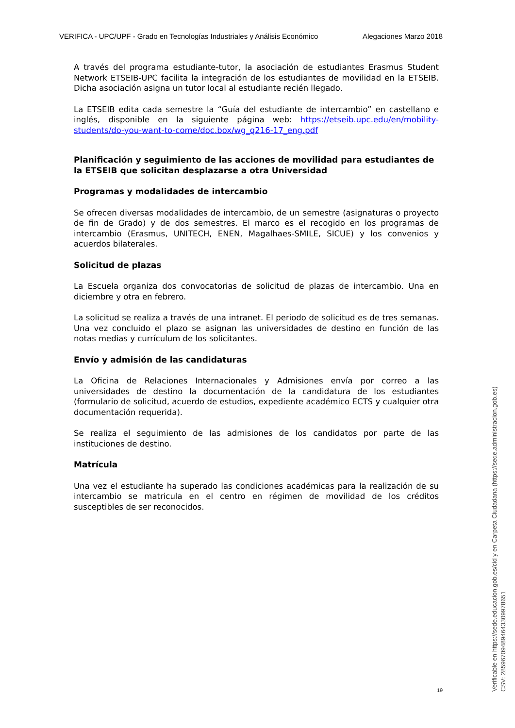VERIFICA - UPC/UPF - Grado en Tecnologías Industriales y Análisis Económico Alegaciones Marzo 2018
A través del programa estudiante-tutor, la asociación de estudiantes Erasmus Student Network ETSEIB-UPC facilita la integración de los estudiantes de movilidad en la ETSEIB. Dicha asociación asigna un tutor local al estudiante recién llegado.
La ETSEIB edita cada semestre la “Guía del estudiante de intercambio” en castellano e inglés, disponible en la siguiente página web: https://etseib.upc.edu/en/mobility-students/do-you-want-to-come/doc.box/wg_q216-17_eng.pdf
Planificación y seguimiento de las acciones de movilidad para estudiantes de la ETSEIB que solicitan desplazarse a otra Universidad
Programas y modalidades de intercambio
Se ofrecen diversas modalidades de intercambio, de un semestre (asignaturas o proyecto de fin de Grado) y de dos semestres. El marco es el recogido en los programas de intercambio (Erasmus, UNITECH, ENEN, Magalhaes-SMILE, SICUE) y los convenios y acuerdos bilaterales.
Solicitud de plazas
La Escuela organiza dos convocatorias de solicitud de plazas de intercambio. Una en diciembre y otra en febrero.
La solicitud se realiza a través de una intranet. El periodo de solicitud es de tres semanas. Una vez concluido el plazo se asignan las universidades de destino en función de las notas medias y currículum de los solicitantes.
Envío y admisión de las candidaturas
La Oficina de Relaciones Internacionales y Admisiones envía por correo a las universidades de destino la documentación de la candidatura de los estudiantes (formulario de solicitud, acuerdo de estudios, expediente académico ECTS y cualquier otra documentación requerida).
Se realiza el seguimiento de las admisiones de los candidatos por parte de las instituciones de destino.
Matrícula
Una vez el estudiante ha superado las condiciones académicas para la realización de su intercambio se matricula en el centro en régimen de movilidad de los créditos susceptibles de ser reconocidos.
19
Verificable en https://sede.educacion.gob.es/cid y en Carpeta Ciudadana (https://sede.administracion.gob.es)
CSV: 285967094894643309978651